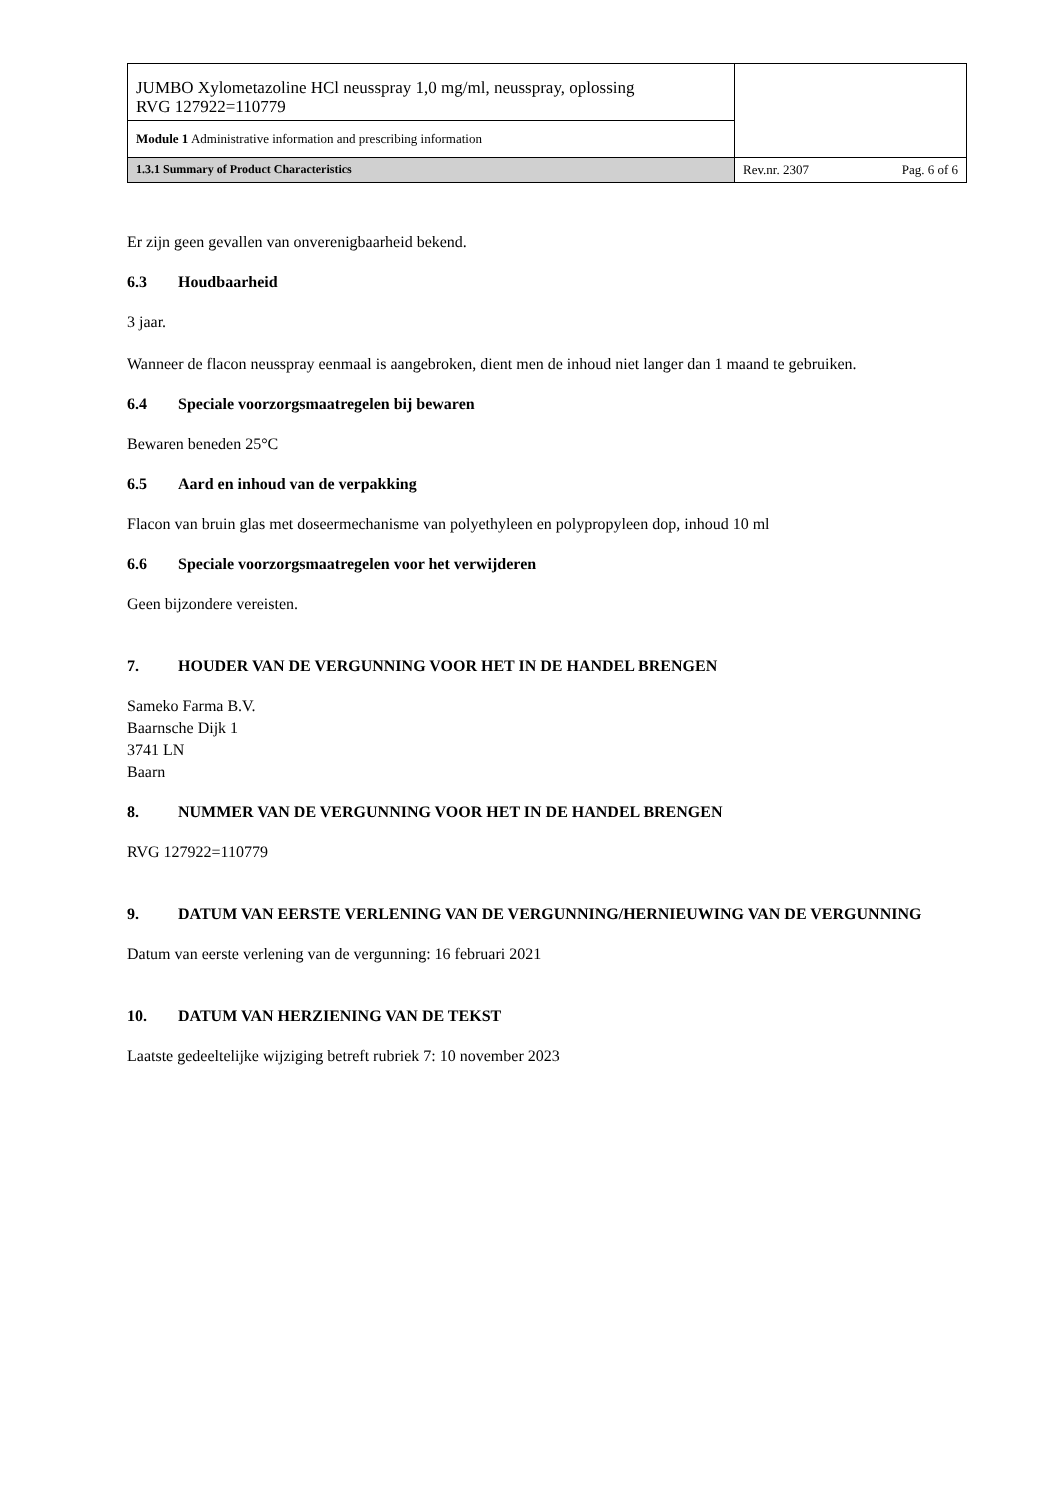| JUMBO Xylometazoline HCl neusspray 1,0 mg/ml, neusspray, oplossing RVG 127922=110779 | |
| Module 1 Administrative information and prescribing information | |
| 1.3.1 Summary of Product Characteristics | Rev.nr. 2307 Pag. 6 of 6 |
Er zijn geen gevallen van onverenigbaarheid bekend.
6.3 Houdbaarheid
3 jaar.
Wanneer de flacon neusspray eenmaal is aangebroken, dient men de inhoud niet langer dan 1 maand te gebruiken.
6.4 Speciale voorzorgsmaatregelen bij bewaren
Bewaren beneden 25°C
6.5 Aard en inhoud van de verpakking
Flacon van bruin glas met doseermechanisme van polyethyleen en polypropyleen dop, inhoud 10 ml
6.6 Speciale voorzorgsmaatregelen voor het verwijderen
Geen bijzondere vereisten.
7. HOUDER VAN DE VERGUNNING VOOR HET IN DE HANDEL BRENGEN
Sameko Farma B.V.
Baarnsche Dijk 1
3741 LN
Baarn
8. NUMMER VAN DE VERGUNNING VOOR HET IN DE HANDEL BRENGEN
RVG 127922=110779
9. DATUM VAN EERSTE VERLENING VAN DE VERGUNNING/HERNIEUWING VAN DE VERGUNNING
Datum van eerste verlening van de vergunning: 16 februari 2021
10. DATUM VAN HERZIENING VAN DE TEKST
Laatste gedeeltelijke wijziging betreft rubriek 7: 10 november 2023